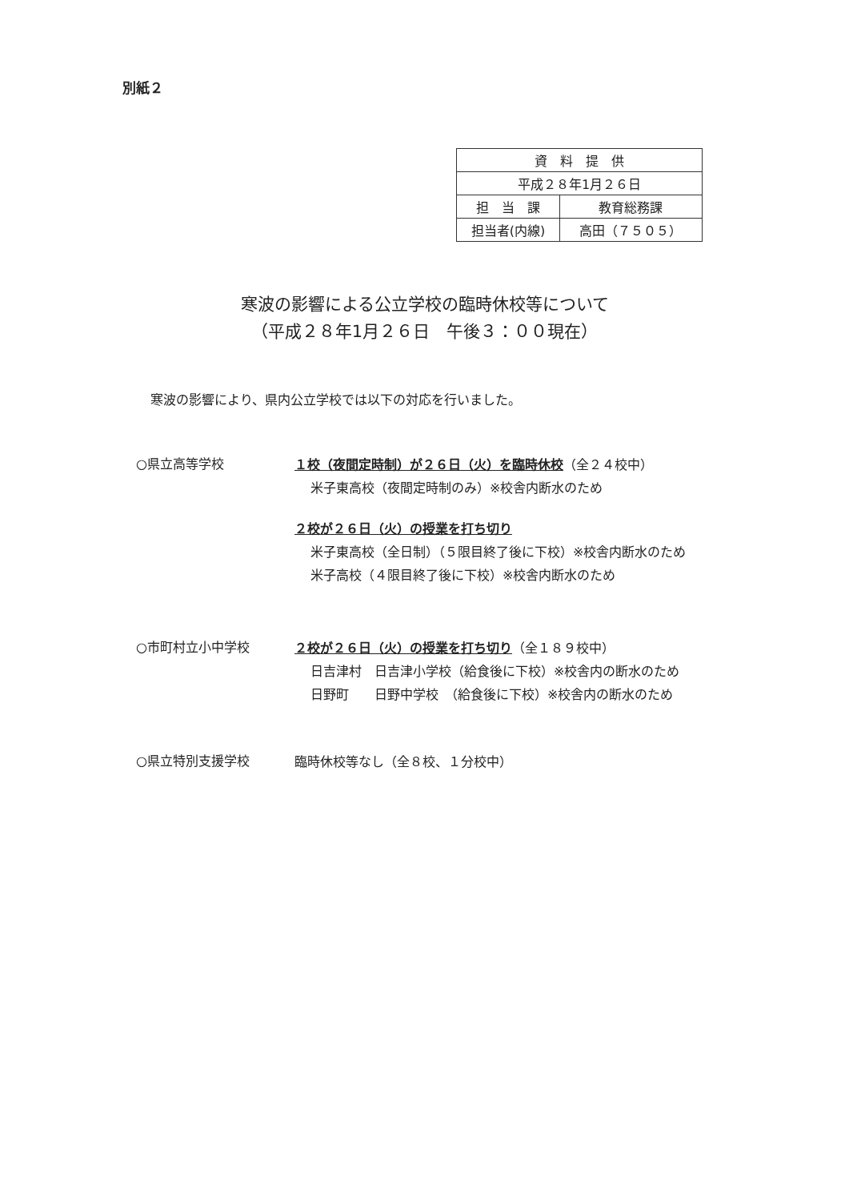別紙２
| 資 料 提 供 | |
| 平成２８年1月２６日 | |
| 担 当 課 | 教育総務課 |
| 担当者(内線) | 高田（７５０５） |
寒波の影響による公立学校の臨時休校等について
（平成２８年1月２６日　午後３：００現在）
寒波の影響により、県内公立学校では以下の対応を行いました。
○県立高等学校
１校（夜間定時制）が２６日（火）を臨時休校（全２４校中）
米子東高校（夜間定時制のみ）※校舎内断水のため
２校が２６日（火）の授業を打ち切り
米子東高校（全日制）（５限目終了後に下校）※校舎内断水のため
米子高校（４限目終了後に下校）※校舎内断水のため
○市町村立小中学校
２校が２６日（火）の授業を打ち切り（全１８９校中）
日吉津村　日吉津小学校（給食後に下校）※校舎内の断水のため
日野町　　日野中学校　（給食後に下校）※校舎内の断水のため
○県立特別支援学校
臨時休校等なし（全８校、１分校中）